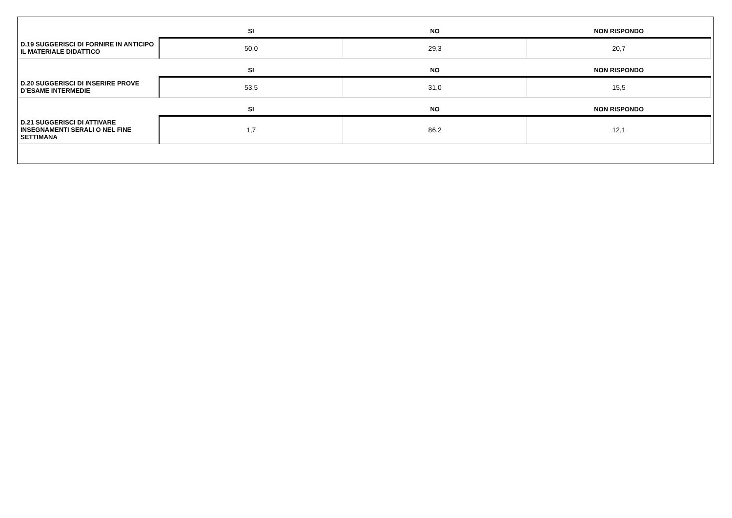| | SI | NO | NON RISPONDO |
| --- | --- | --- | --- |
| D.19 SUGGERISCI DI FORNIRE IN ANTICIPO IL MATERIALE DIDATTICO | 50,0 | 29,3 | 20,7 |
| | SI | NO | NON RISPONDO |
| --- | --- | --- | --- |
| D.20 SUGGERISCI DI INSERIRE PROVE D’ESAME INTERMEDIE | 53,5 | 31,0 | 15,5 |
| | SI | NO | NON RISPONDO |
| --- | --- | --- | --- |
| D.21 SUGGERISCI DI ATTIVARE INSEGNAMENTI SERALI O NEL FINE SETTIMANA | 1,7 | 86,2 | 12,1 |